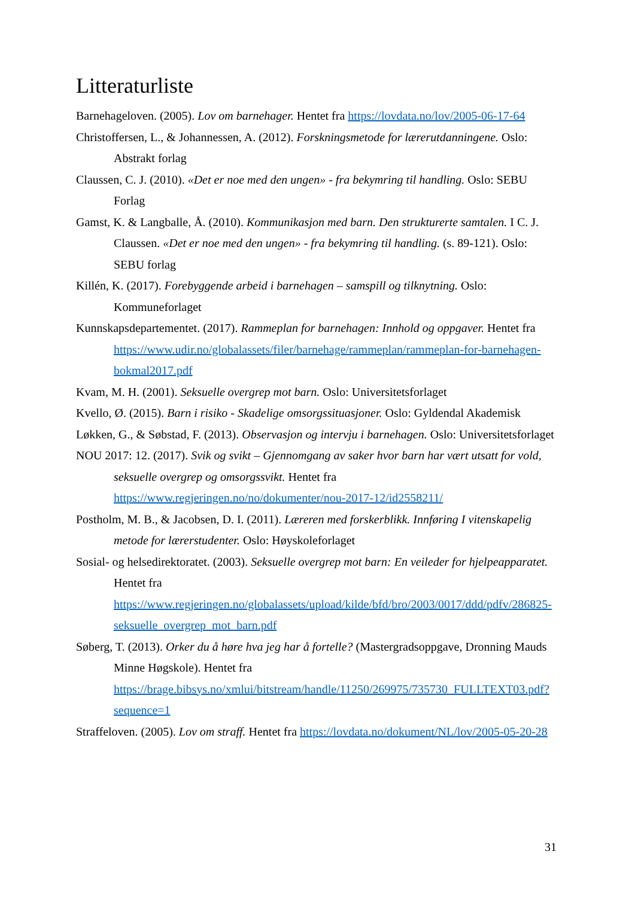Litteraturliste
Barnehageloven. (2005). Lov om barnehager. Hentet fra https://lovdata.no/lov/2005-06-17-64
Christoffersen, L., & Johannessen, A. (2012). Forskningsmetode for lærerutdanningene. Oslo: Abstrakt forlag
Claussen, C. J. (2010). «Det er noe med den ungen» - fra bekymring til handling. Oslo: SEBU Forlag
Gamst, K. & Langballe, Å. (2010). Kommunikasjon med barn. Den strukturerte samtalen. I C. J. Claussen. «Det er noe med den ungen» - fra bekymring til handling. (s. 89-121). Oslo: SEBU forlag
Killén, K. (2017). Forebyggende arbeid i barnehagen – samspill og tilknytning. Oslo: Kommuneforlaget
Kunnskapsdepartementet. (2017). Rammeplan for barnehagen: Innhold og oppgaver. Hentet fra https://www.udir.no/globalassets/filer/barnehage/rammeplan/rammeplan-for-barnehagen-bokmal2017.pdf
Kvam, M. H. (2001). Seksuelle overgrep mot barn. Oslo: Universitetsforlaget
Kvello, Ø. (2015). Barn i risiko - Skadelige omsorgssituasjoner. Oslo: Gyldendal Akademisk
Løkken, G., & Søbstad, F. (2013). Observasjon og intervju i barnehagen. Oslo: Universitetsforlaget
NOU 2017: 12. (2017). Svik og svikt – Gjennomgang av saker hvor barn har vært utsatt for vold, seksuelle overgrep og omsorgssvikt. Hentet fra https://www.regjeringen.no/no/dokumenter/nou-2017-12/id2558211/
Postholm, M. B., & Jacobsen, D. I. (2011). Læreren med forskerblikk. Innføring I vitenskapelig metode for lærerstudenter. Oslo: Høyskoleforlaget
Sosial- og helsedirektoratet. (2003). Seksuelle overgrep mot barn: En veileder for hjelpeapparatet. Hentet fra https://www.regjeringen.no/globalassets/upload/kilde/bfd/bro/2003/0017/ddd/pdfv/286825-seksuelle_overgrep_mot_barn.pdf
Søberg, T. (2013). Orker du å høre hva jeg har å fortelle? (Mastergradsoppgave, Dronning Mauds Minne Høgskole). Hentet fra https://brage.bibsys.no/xmlui/bitstream/handle/11250/269975/735730_FULLTEXT03.pdf?sequence=1
Straffeloven. (2005). Lov om straff. Hentet fra https://lovdata.no/dokument/NL/lov/2005-05-20-28
31